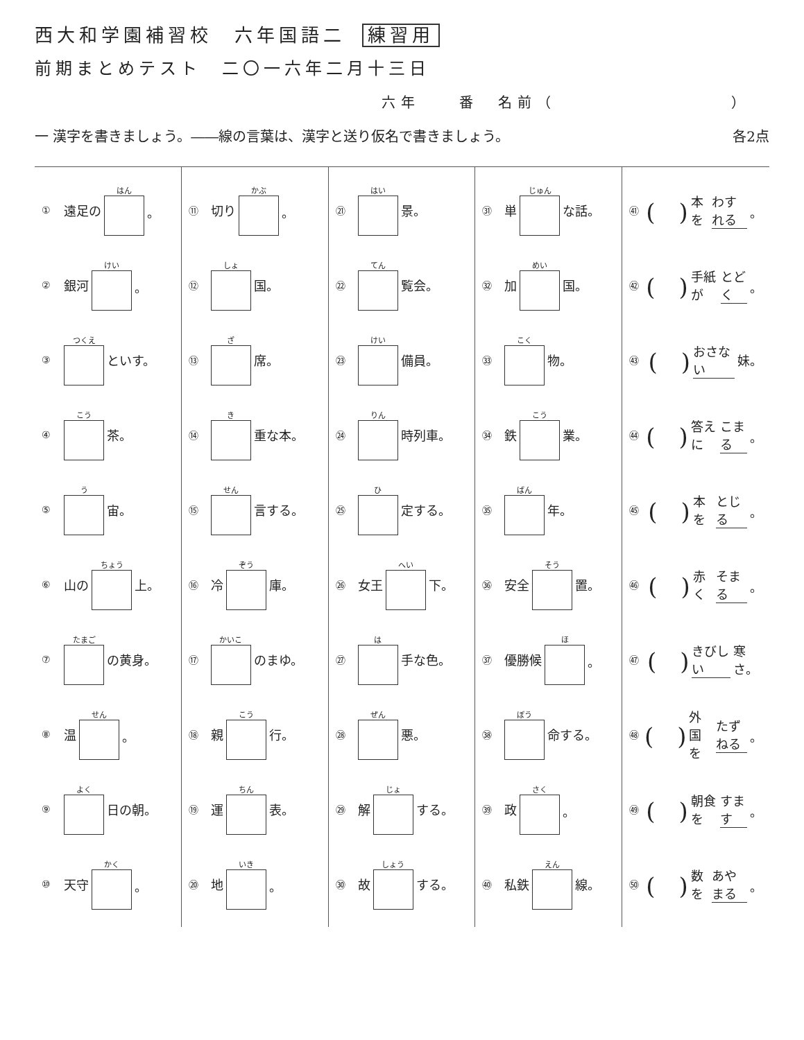西大和学園補習校　六年国語二 練習用
前期まとめテスト　二〇一六年二月十三日
六年　　番　名前（　　　　　　　　　）
一 漢字を書きましょう。――線の言葉は、漢字と送り仮名で書きましょう。 各2点
① 遠足の はん 。
② 銀河 けい 。
③ つくえ といす。
④ こう 茶。
⑤ う 宙。
⑥ 山の ちょう 上。
⑦ たまご の黄身。
⑧ 温 せん 。
⑨ よく 日の朝。
⑩ 天守 かく 。
⑪ 切り かぶ 。
⑫ しょ 国。
⑬ ざ 席。
⑭ き 重な本。
⑮ せん 言する。
⑯ 冷 ぞう 庫。
⑰ かいこ のまゆ。
⑱ 親 こう 行。
⑲ 運 ちん 表。
⑳ 地 いき 。
㉑ はい 景。
㉒ てん 覧会。
㉓ けい 備員。
㉔ りん 時列車。
㉕ ひ 定する。
㉖ 女王 へい 下。
㉗ は 手な色。
㉘ ぜん 悪。
㉙ 解 じょ する。
㉚ 故 しょう する。
㉛ 単 じゅん な話。
㉜ 加 めい 国。
㉝ こく 物。
㉞ 鉄 こう 業。
㉟ ばん 年。
㊱ 安全 そう 置。
㊲ 優勝候 ほ 。
㊳ ぼう 命する。
㊴ 政 さく 。
㊵ 私鉄 えん 線。
㊶ (　) 本を わすれる 。
㊷ (　) 手紙が とどく 。
㊸ (　) おさない 妹。
㊹ (　) 答えに こまる 。
㊺ (　) 本を とじる 。
㊻ (　) 赤く そまる 。
㊼ (　) きびしい 寒さ。
㊽ (　) 外国を たずねる 。
㊾ (　) 朝食を すます 。
㊿ (　) 数を あやまる 。